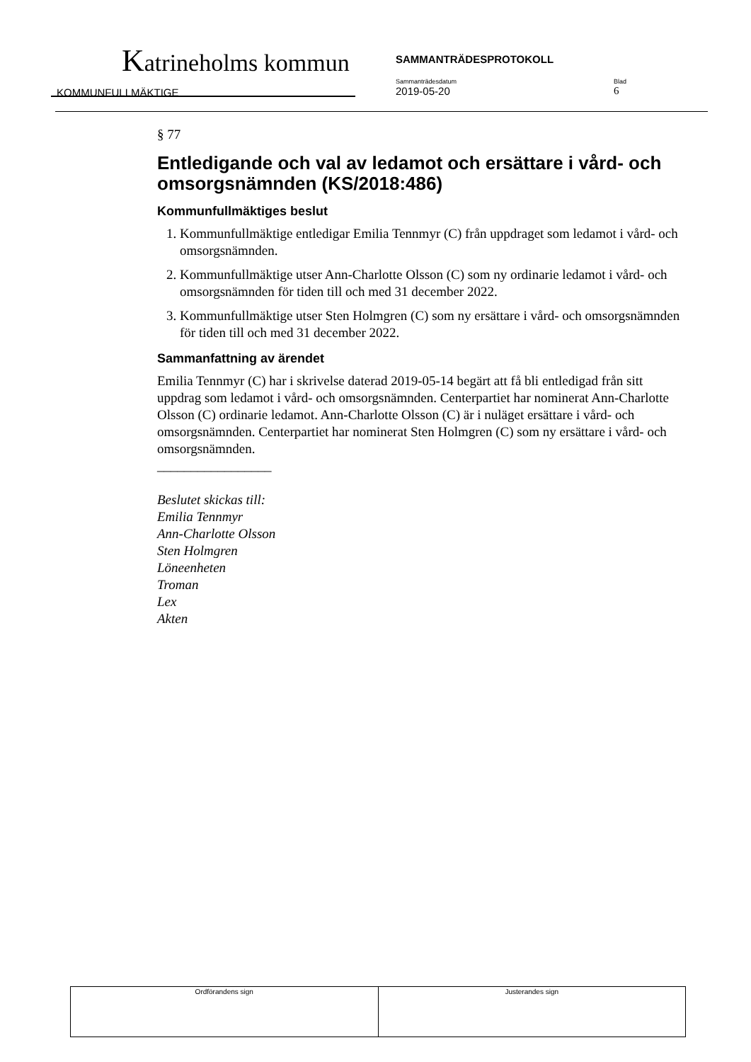Katrineholms kommun SAMMANTRÄDESPROTOKOLL
KOMMUNFULLMÄKTIGE
Sammanträdesdatum
2019-05-20
Blad
6
§ 77
Entledigande och val av ledamot och ersättare i vård- och omsorgsnämnden (KS/2018:486)
Kommunfullmäktiges beslut
1. Kommunfullmäktige entledigar Emilia Tennmyr (C) från uppdraget som ledamot i vård- och omsorgsnämnden.
2. Kommunfullmäktige utser Ann-Charlotte Olsson (C) som ny ordinarie ledamot i vård- och omsorgsnämnden för tiden till och med 31 december 2022.
3. Kommunfullmäktige utser Sten Holmgren (C) som ny ersättare i vård- och omsorgsnämnden för tiden till och med 31 december 2022.
Sammanfattning av ärendet
Emilia Tennmyr (C) har i skrivelse daterad 2019-05-14 begärt att få bli entledigad från sitt uppdrag som ledamot i vård- och omsorgsnämnden. Centerpartiet har nominerat Ann-Charlotte Olsson (C) ordinarie ledamot. Ann-Charlotte Olsson (C) är i nuläget ersättare i vård- och omsorgsnämnden. Centerpartiet har nominerat Sten Holmgren (C) som ny ersättare i vård- och omsorgsnämnden.
_________________
Beslutet skickas till:
Emilia Tennmyr
Ann-Charlotte Olsson
Sten Holmgren
Löneenheten
Troman
Lex
Akten
| Ordförandens sign | Justerandes sign |